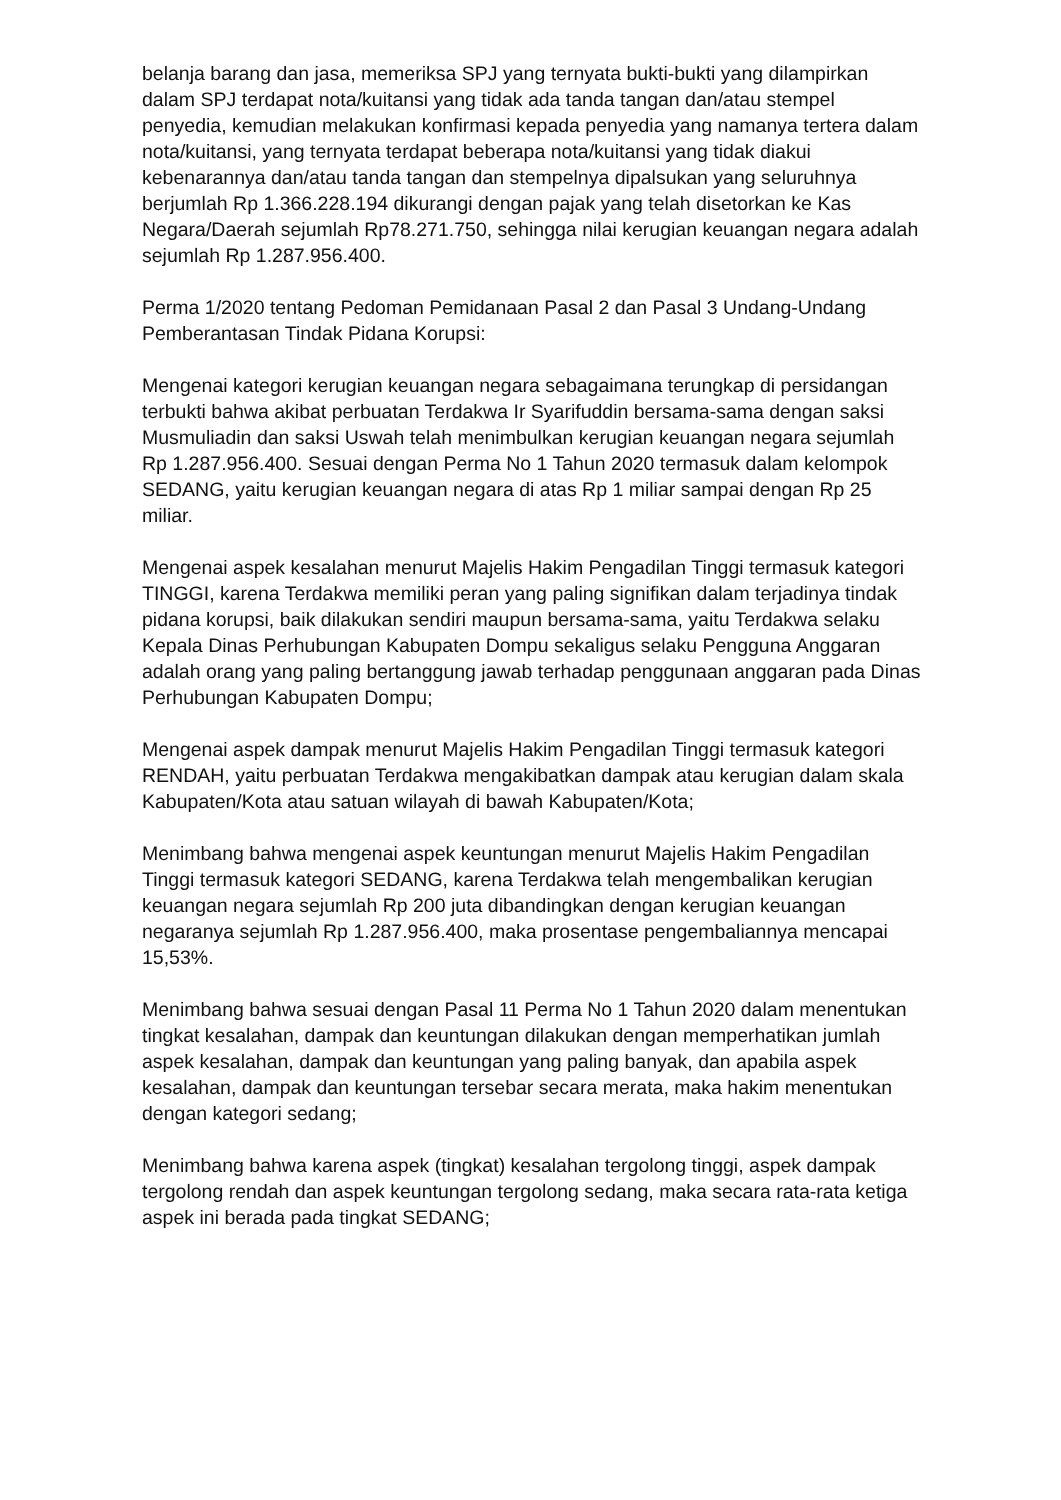belanja barang dan jasa, memeriksa SPJ yang ternyata bukti-bukti yang dilampirkan dalam SPJ terdapat nota/kuitansi yang tidak ada tanda tangan dan/atau stempel penyedia, kemudian melakukan konfirmasi kepada penyedia yang namanya tertera dalam nota/kuitansi, yang ternyata terdapat beberapa nota/kuitansi yang tidak diakui kebenarannya dan/atau tanda tangan dan stempelnya dipalsukan yang seluruhnya berjumlah Rp 1.366.228.194 dikurangi dengan pajak yang telah disetorkan ke Kas Negara/Daerah sejumlah Rp78.271.750, sehingga nilai kerugian keuangan negara adalah sejumlah Rp 1.287.956.400.
Perma 1/2020 tentang Pedoman Pemidanaan Pasal 2 dan Pasal 3 Undang-Undang Pemberantasan Tindak Pidana Korupsi:
Mengenai kategori kerugian keuangan negara sebagaimana terungkap di persidangan terbukti bahwa akibat perbuatan Terdakwa Ir Syarifuddin bersama-sama dengan saksi Musmuliadin dan saksi Uswah telah menimbulkan kerugian keuangan negara sejumlah Rp 1.287.956.400. Sesuai dengan Perma No 1 Tahun 2020 termasuk dalam kelompok SEDANG, yaitu kerugian keuangan negara di atas Rp 1 miliar sampai dengan Rp 25 miliar.
Mengenai aspek kesalahan menurut Majelis Hakim Pengadilan Tinggi termasuk kategori TINGGI, karena Terdakwa memiliki peran yang paling signifikan dalam terjadinya tindak pidana korupsi, baik dilakukan sendiri maupun bersama-sama, yaitu Terdakwa selaku Kepala Dinas Perhubungan Kabupaten Dompu sekaligus selaku Pengguna Anggaran adalah orang yang paling bertanggung jawab terhadap penggunaan anggaran pada Dinas Perhubungan Kabupaten Dompu;
Mengenai aspek dampak menurut Majelis Hakim Pengadilan Tinggi termasuk kategori RENDAH, yaitu perbuatan Terdakwa mengakibatkan dampak atau kerugian dalam skala Kabupaten/Kota atau satuan wilayah di bawah Kabupaten/Kota;
Menimbang bahwa mengenai aspek keuntungan menurut Majelis Hakim Pengadilan Tinggi termasuk kategori SEDANG, karena Terdakwa telah mengembalikan kerugian keuangan negara sejumlah Rp 200 juta dibandingkan dengan kerugian keuangan negaranya sejumlah Rp 1.287.956.400, maka prosentase pengembaliannya mencapai 15,53%.
Menimbang bahwa sesuai dengan Pasal 11 Perma No 1 Tahun 2020 dalam menentukan tingkat kesalahan, dampak dan keuntungan dilakukan dengan memperhatikan jumlah aspek kesalahan, dampak dan keuntungan yang paling banyak, dan apabila aspek kesalahan, dampak dan keuntungan tersebar secara merata, maka hakim menentukan dengan kategori sedang;
Menimbang bahwa karena aspek (tingkat) kesalahan tergolong tinggi, aspek dampak tergolong rendah dan aspek keuntungan tergolong sedang, maka secara rata-rata ketiga aspek ini berada pada tingkat SEDANG;